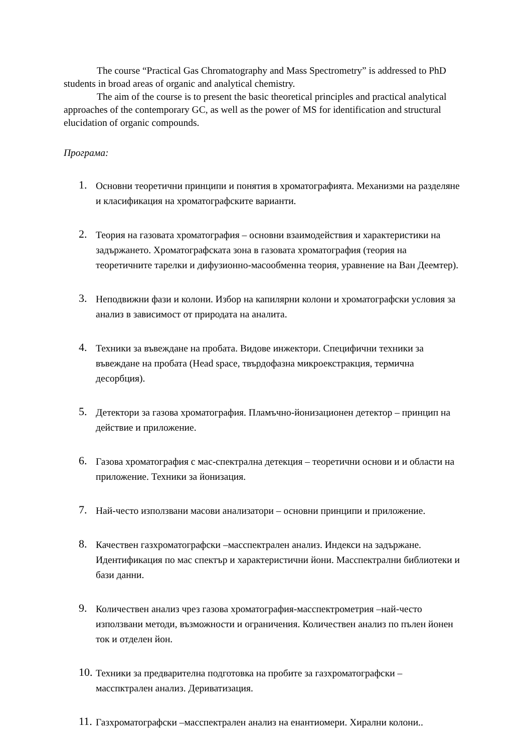The course “Practical Gas Chromatography and Mass Spectrometry” is addressed to PhD students in broad areas of organic and analytical chemistry.
The aim of the course is to present the basic theoretical principles and practical analytical approaches of the contemporary GC, as well as the power of MS for identification and structural elucidation of organic compounds.
Програма:
1. Основни теоретични принципи и понятия в хроматографията. Механизми на разделяне и класификация на хроматографските варианти.
2. Теория на газовата хроматография – основни взаимодействия и характеристики на задържането. Хроматографската зона в газовата хроматография (теория на теоретичните тарелки и дифузионно-масообменна теория, уравнение на Ван Деемтер).
3. Неподвижни фази и колони. Избор на капилярни колони и хроматографски условия за анализ в зависимост от природата на аналита.
4. Техники за въвеждане на пробата. Видове инжектори. Специфични техники за въвеждане на пробата (Head space, твърдофазна микроекстракция, термична десорбция).
5. Детектори за газова хроматография. Пламъчно-йонизационен детектор – принцип на действие и приложение.
6. Газова хроматография с мас-спектрална детекция – теоретични основи и и области на приложение. Техники за йонизация.
7. Най-често използвани масови анализатори – основни принципи и приложение.
8. Качествен газхроматографски –масспектрален анализ. Индекси на задържане. Идентификация по мас спектър и характеристични йони. Масспектрални библиотеки и бази данни.
9. Количествен анализ чрез газова хроматография-масспектрометрия –най-често използвани методи, възможности и ограничения. Количествен анализ по пълен йонен ток и отделен йон.
10. Техники за предварителна подготовка на пробите за газхроматографски – масспктрален анализ. Дериватизация.
11. Газхроматографски –масспектрален анализ на енантиомери. Хирални колони..